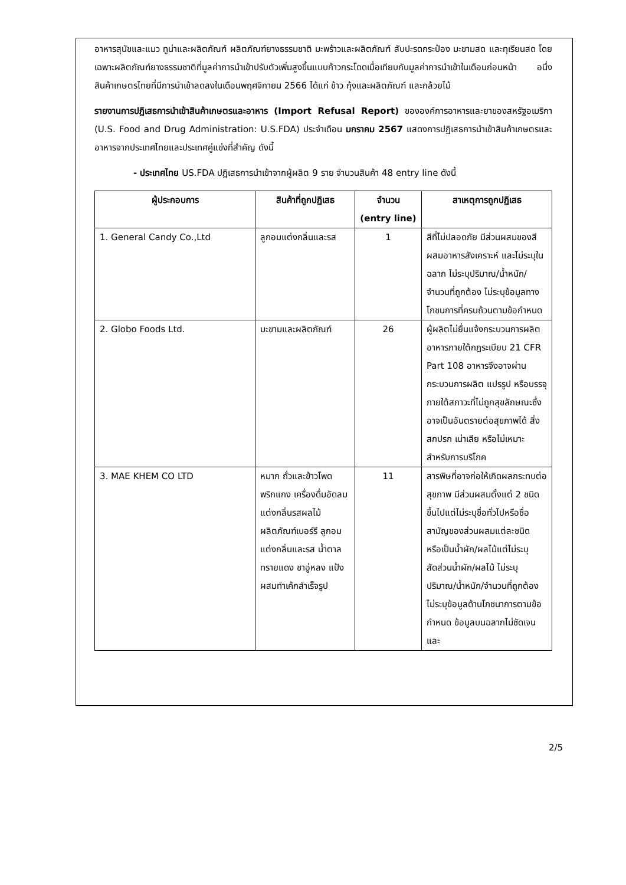อาหารสุนัขและแมว ทูน่าและผลิตภัณฑ์ ผลิตภัณฑ์ยางธรรมชาติ มะพร้าวและผลิตภัณฑ์ สับปะรดกระป๋อง มะขามสด และทุเรียนสด โดยเฉพาะผลิตภัณฑ์ยางธรรมชาติที่มูลค่าการนำเข้าปรับตัวเพิ่มสูงขึ้นแบบก้าวกระโดดเมื่อเทียบกับมูลค่าการนำเข้าในเดือนก่อนหน้า อนึ่ง สินค้าเกษตรไทยที่มีการนำเข้าลดลงในเดือนพฤศจิกายน 2566 ได้แก่ ข้าว กุ้งและผลิตภัณฑ์ และกล้วยไม้
รายงานการปฏิเสธการนำเข้าสินค้าเกษตรและอาหาร (Import Refusal Report) ขององค์การอาหารและยาของสหรัฐอเมริกา (U.S. Food and Drug Administration: U.S.FDA) ประจำเดือน มกราคม 2567 แสดงการปฏิเสธการนำเข้าสินค้าเกษตรและอาหารจากประเทศไทยและประเทศคู่แข่งที่สำคัญ ดังนี้
- ประเทศไทย US.FDA ปฏิเสธการนำเข้าจากผู้ผลิต 9 ราย จำนวนสินค้า 48 entry line ดังนี้
| ผู้ประกอบการ | สินค้าที่ถูกปฏิเสธ | จำนวน (entry line) | สาเหตุการถูกปฏิเสธ |
| --- | --- | --- | --- |
| 1. General Candy Co.,Ltd | ลูกอมแต่งกลิ่นและรส | 1 | สีที่ไม่ปลอดภัย มีส่วนผสมของสีผสมอาหารสังเคราะห์ และไม่ระบุในฉลาก ไม่ระบุปริมาณ/น้ำหนัก/จำนวนที่ถูกต้อง ไม่ระบุข้อมูลทางโภชนการที่ครบถ้วนตามข้อกำหนด |
| 2. Globo Foods Ltd. | มะขามและผลิตภัณฑ์ | 26 | ผู้ผลิตไม่ยื่นแจ้งกระบวนการผลิตอาหารภายใต้กฎระเบียบ 21 CFR Part 108 อาหารจึงอาจผ่านกระบวนการผลิต แปรรูป หรือบรรจุภายใต้สภาวะที่ไม่ถูกสุขลักษณะซึ่งอาจเป็นอันตรายต่อสุขภาพได้ สิ่งสกปรก เน่าเสีย หรือไม่เหมาะสำหรับการบริโภค |
| 3. MAE KHEM CO LTD | หมาก ถั่วและข้าวโพด พริกแกง เครื่องดื่มอัดลมแต่งกลิ่นรสผลไม้ ผลิตภัณฑ์เบอร์รี ลูกอมแต่งกลิ่นและรส น้ำตาลทรายแดง ชาอู่หลง แป้งผสมทำเค้กสำเร็จรูป | 11 | สารพิษที่อาจก่อให้เกิดผลกระทบต่อสุขภาพ มีส่วนผสมตั้งแต่ 2 ชนิดขึ้นไปแต่ไม่ระบุชื่อทั่วไปหรือชื่อสามัญของส่วนผสมแต่ละชนิด หรือเป็นน้ำผัก/ผลไม้แต่ไม่ระบุสัดส่วนน้ำผัก/ผลไม้ ไม่ระบุปริมาณ/น้ำหนัก/จำนวนที่ถูกต้อง ไม่ระบุข้อมูลด้านโภชนาการตามข้อกำหนด ข้อมูลบนฉลากไม่ชัดเจนและ |
2/5